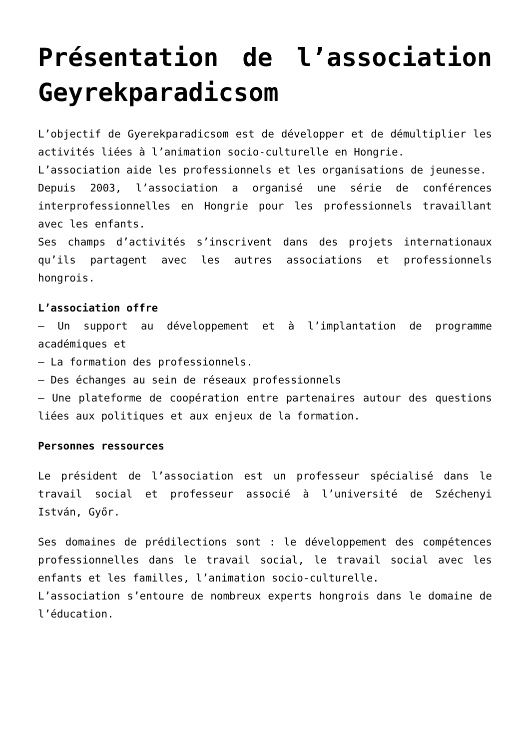Présentation de l’association Geyrekparadicsom
L’objectif de Gyerekparadicsom est de développer et de démultiplier les activités liées à l’animation socio-culturelle en Hongrie.
L’association aide les professionnels et les organisations de jeunesse.
Depuis 2003, l’association a organisé une série de conférences interprofessionnelles en Hongrie pour les professionnels travaillant avec les enfants.
Ses champs d’activités s’inscrivent dans des projets internationaux qu’ils partagent avec les autres associations et professionnels hongrois.
L’association offre
– Un support au développement et à l’implantation de programme académiques et
– La formation des professionnels.
– Des échanges au sein de réseaux professionnels
– Une plateforme de coopération entre partenaires autour des questions liées aux politiques et aux enjeux de la formation.
Personnes ressources
Le président de l’association est un professeur spécialisé dans le travail social et professeur associé à l’université de Széchenyi István, Győr.
Ses domaines de prédilections sont : le développement des compétences professionnelles dans le travail social, le travail social avec les enfants et les familles, l’animation socio-culturelle.
L’association s’entoure de nombreux experts hongrois dans le domaine de l’éducation.